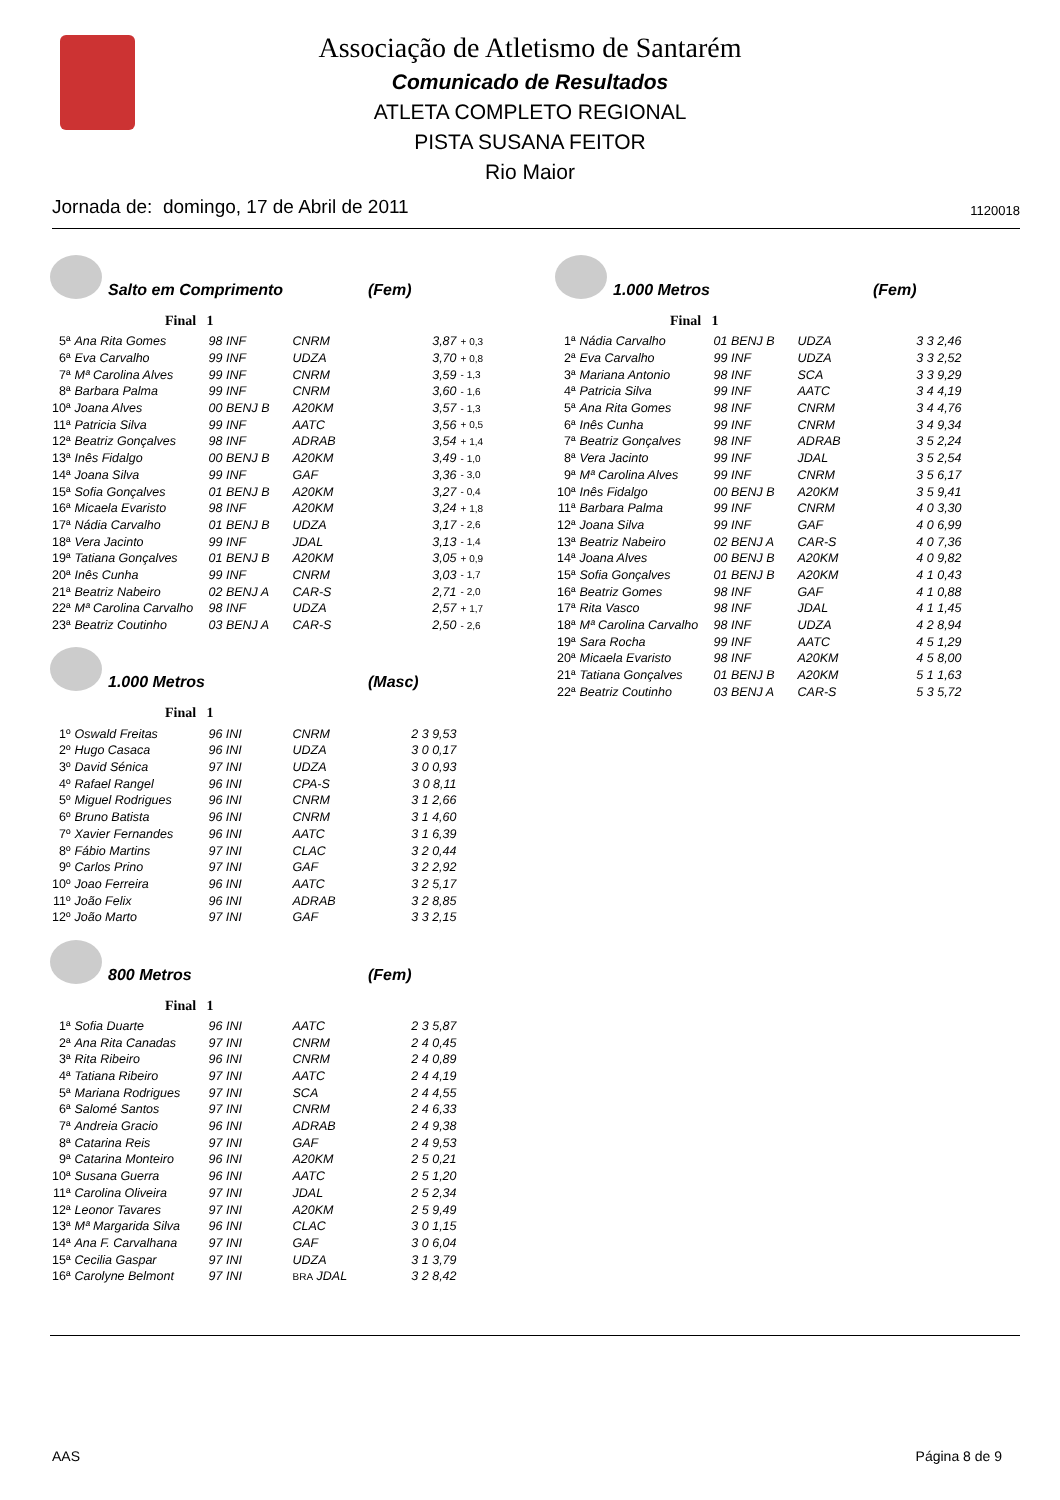Associação de Atletismo de Santarém
Comunicado de Resultados
ATLETA COMPLETO REGIONAL
PISTA SUSANA FEITOR
Rio Maior
Jornada de: domingo, 17 de Abril de 2011 1120018
Salto em Comprimento (Fem)
Final 1
| 5ª | Ana Rita Gomes | 98 INF | CNRM | 3,87 | + 0,3 |
| 6ª | Eva Carvalho | 99 INF | UDZA | 3,70 | + 0,8 |
| 7ª | Mª Carolina Alves | 99 INF | CNRM | 3,59 | - 1,3 |
| 8ª | Barbara Palma | 99 INF | CNRM | 3,60 | - 1,6 |
| 10ª | Joana Alves | 00 BENJ B | A20KM | 3,57 | - 1,3 |
| 11ª | Patricia Silva | 99 INF | AATC | 3,56 | + 0,5 |
| 12ª | Beatriz Gonçalves | 98 INF | ADRAB | 3,54 | + 1,4 |
| 13ª | Inês Fidalgo | 00 BENJ B | A20KM | 3,49 | - 1,0 |
| 14ª | Joana Silva | 99 INF | GAF | 3,36 | - 3,0 |
| 15ª | Sofia Gonçalves | 01 BENJ B | A20KM | 3,27 | - 0,4 |
| 16ª | Micaela Evaristo | 98 INF | A20KM | 3,24 | + 1,8 |
| 17ª | Nádia Carvalho | 01 BENJ B | UDZA | 3,17 | - 2,6 |
| 18ª | Vera Jacinto | 99 INF | JDAL | 3,13 | - 1,4 |
| 19ª | Tatiana Gonçalves | 01 BENJ B | A20KM | 3,05 | + 0,9 |
| 20ª | Inês Cunha | 99 INF | CNRM | 3,03 | - 1,7 |
| 21ª | Beatriz Nabeiro | 02 BENJ A | CAR-S | 2,71 | - 2,0 |
| 22ª | Mª Carolina Carvalho | 98 INF | UDZA | 2,57 | + 1,7 |
| 23ª | Beatriz Coutinho | 03 BENJ A | CAR-S | 2,50 | - 2,6 |
1.000 Metros (Masc)
Final 1
| 1º | Oswald Freitas | 96 INI | CNRM | 2 3 9,53 |
| 2º | Hugo Casaca | 96 INI | UDZA | 3 0 0,17 |
| 3º | David Sénica | 97 INI | UDZA | 3 0 0,93 |
| 4º | Rafael Rangel | 96 INI | CPA-S | 3 0 8,11 |
| 5º | Miguel Rodrigues | 96 INI | CNRM | 3 1 2,66 |
| 6º | Bruno Batista | 96 INI | CNRM | 3 1 4,60 |
| 7º | Xavier Fernandes | 96 INI | AATC | 3 1 6,39 |
| 8º | Fábio Martins | 97 INI | CLAC | 3 2 0,44 |
| 9º | Carlos Prino | 97 INI | GAF | 3 2 2,92 |
| 10º | Joao Ferreira | 96 INI | AATC | 3 2 5,17 |
| 11º | João Felix | 96 INI | ADRAB | 3 2 8,85 |
| 12º | João Marto | 97 INI | GAF | 3 3 2,15 |
800 Metros (Fem)
Final 1
| 1ª | Sofia Duarte | 96 INI | AATC | 2 3 5,87 |
| 2ª | Ana Rita Canadas | 97 INI | CNRM | 2 4 0,45 |
| 3ª | Rita Ribeiro | 96 INI | CNRM | 2 4 0,89 |
| 4ª | Tatiana Ribeiro | 97 INI | AATC | 2 4 4,19 |
| 5ª | Mariana Rodrigues | 97 INI | SCA | 2 4 4,55 |
| 6ª | Salomé Santos | 97 INI | CNRM | 2 4 6,33 |
| 7ª | Andreia Gracio | 96 INI | ADRAB | 2 4 9,38 |
| 8ª | Catarina Reis | 97 INI | GAF | 2 4 9,53 |
| 9ª | Catarina Monteiro | 96 INI | A20KM | 2 5 0,21 |
| 10ª | Susana Guerra | 96 INI | AATC | 2 5 1,20 |
| 11ª | Carolina Oliveira | 97 INI | JDAL | 2 5 2,34 |
| 12ª | Leonor Tavares | 97 INI | A20KM | 2 5 9,49 |
| 13ª | Mª Margarida Silva | 96 INI | CLAC | 3 0 1,15 |
| 14ª | Ana F. Carvalhana | 97 INI | GAF | 3 0 6,04 |
| 15ª | Cecilia Gaspar | 97 INI | UDZA | 3 1 3,79 |
| 16ª | Carolyne Belmont | 97 INI | BRA JDAL | 3 2 8,42 |
1.000 Metros (Fem)
Final 1
| 1ª | Nádia Carvalho | 01 BENJ B | UDZA | 3 3 2,46 |
| 2ª | Eva Carvalho | 99 INF | UDZA | 3 3 2,52 |
| 3ª | Mariana Antonio | 98 INF | SCA | 3 3 9,29 |
| 4ª | Patricia Silva | 99 INF | AATC | 3 4 4,19 |
| 5ª | Ana Rita Gomes | 98 INF | CNRM | 3 4 4,76 |
| 6ª | Inês Cunha | 99 INF | CNRM | 3 4 9,34 |
| 7ª | Beatriz Gonçalves | 98 INF | ADRAB | 3 5 2,24 |
| 8ª | Vera Jacinto | 99 INF | JDAL | 3 5 2,54 |
| 9ª | Mª Carolina Alves | 99 INF | CNRM | 3 5 6,17 |
| 10ª | Inês Fidalgo | 00 BENJ B | A20KM | 3 5 9,41 |
| 11ª | Barbara Palma | 99 INF | CNRM | 4 0 3,30 |
| 12ª | Joana Silva | 99 INF | GAF | 4 0 6,99 |
| 13ª | Beatriz Nabeiro | 02 BENJ A | CAR-S | 4 0 7,36 |
| 14ª | Joana Alves | 00 BENJ B | A20KM | 4 0 9,82 |
| 15ª | Sofia Gonçalves | 01 BENJ B | A20KM | 4 1 0,43 |
| 16ª | Beatriz Gomes | 98 INF | GAF | 4 1 0,88 |
| 17ª | Rita Vasco | 98 INF | JDAL | 4 1 1,45 |
| 18ª | Mª Carolina Carvalho | 98 INF | UDZA | 4 2 8,94 |
| 19ª | Sara Rocha | 99 INF | AATC | 4 5 1,29 |
| 20ª | Micaela Evaristo | 98 INF | A20KM | 4 5 8,00 |
| 21ª | Tatiana Gonçalves | 01 BENJ B | A20KM | 5 1 1,63 |
| 22ª | Beatriz Coutinho | 03 BENJ A | CAR-S | 5 3 5,72 |
AAS Página 8 de 9